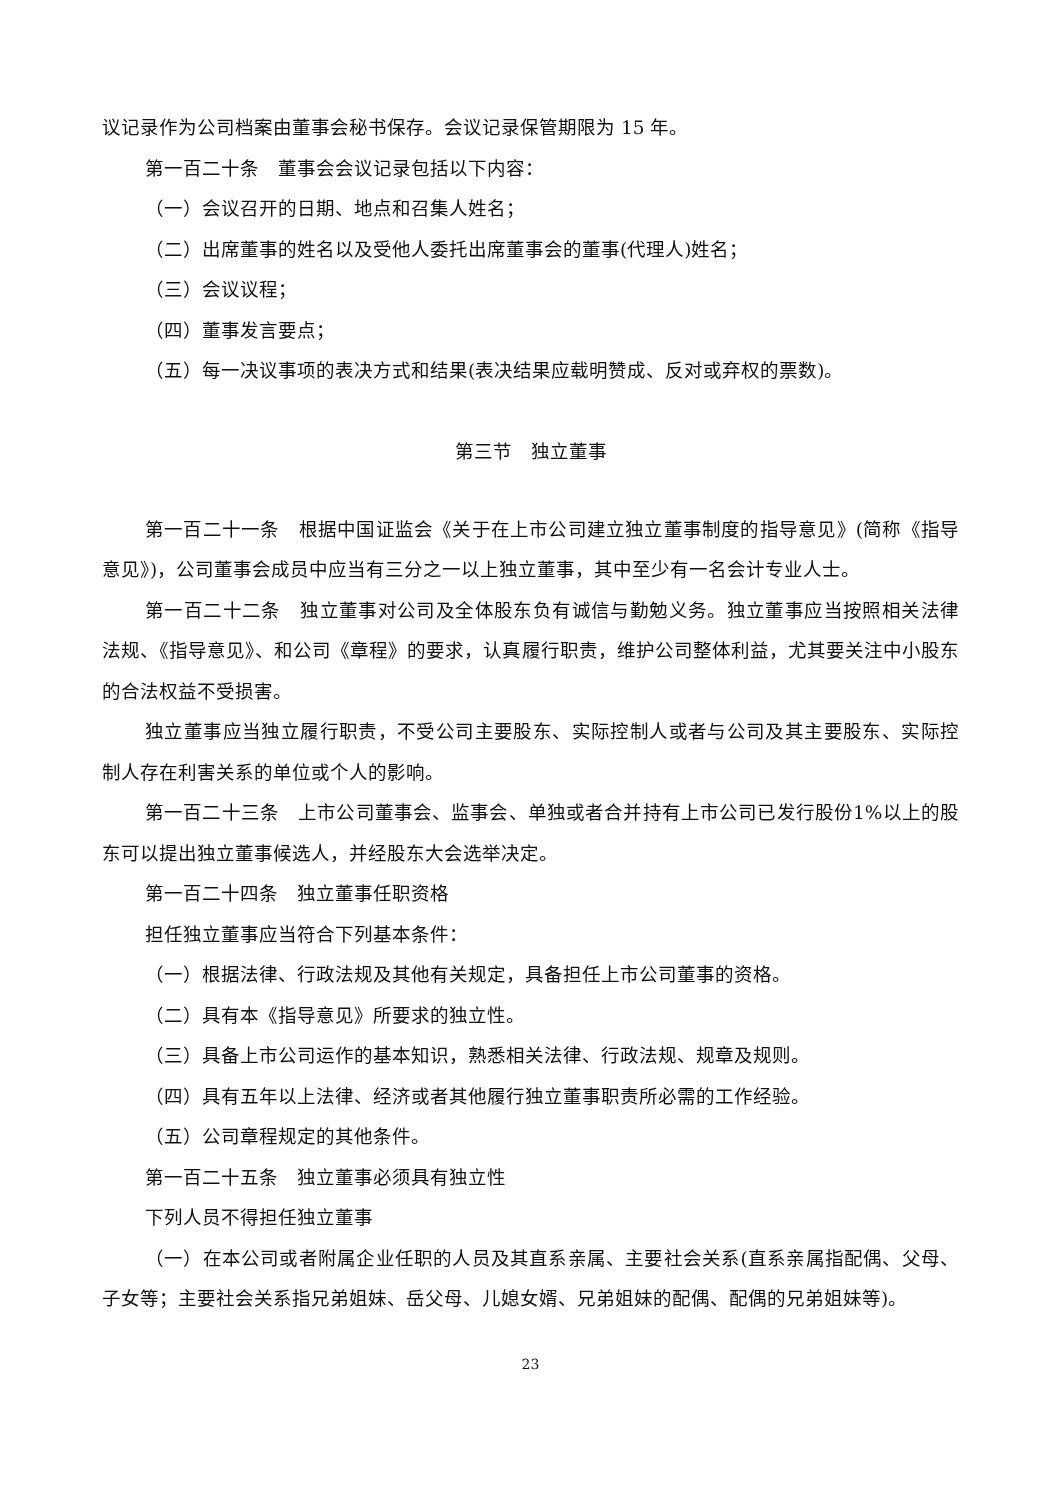议记录作为公司档案由董事会秘书保存。会议记录保管期限为 15 年。
第一百二十条　董事会会议记录包括以下内容：
（一）会议召开的日期、地点和召集人姓名；
（二）出席董事的姓名以及受他人委托出席董事会的董事(代理人)姓名；
（三）会议议程；
（四）董事发言要点；
（五）每一决议事项的表决方式和结果(表决结果应载明赞成、反对或弃权的票数)。
第三节　独立董事
第一百二十一条　根据中国证监会《关于在上市公司建立独立董事制度的指导意见》(简称《指导意见》)，公司董事会成员中应当有三分之一以上独立董事，其中至少有一名会计专业人士。
第一百二十二条　独立董事对公司及全体股东负有诚信与勤勉义务。独立董事应当按照相关法律法规、《指导意见》、和公司《章程》的要求，认真履行职责，维护公司整体利益，尤其要关注中小股东的合法权益不受损害。
独立董事应当独立履行职责，不受公司主要股东、实际控制人或者与公司及其主要股东、实际控制人存在利害关系的单位或个人的影响。
第一百二十三条　上市公司董事会、监事会、单独或者合并持有上市公司已发行股份1%以上的股东可以提出独立董事候选人，并经股东大会选举决定。
第一百二十四条　独立董事任职资格
担任独立董事应当符合下列基本条件：
（一）根据法律、行政法规及其他有关规定，具备担任上市公司董事的资格。
（二）具有本《指导意见》所要求的独立性。
（三）具备上市公司运作的基本知识，熟悉相关法律、行政法规、规章及规则。
（四）具有五年以上法律、经济或者其他履行独立董事职责所必需的工作经验。
（五）公司章程规定的其他条件。
第一百二十五条　独立董事必须具有独立性
下列人员不得担任独立董事
（一）在本公司或者附属企业任职的人员及其直系亲属、主要社会关系(直系亲属指配偶、父母、子女等；主要社会关系指兄弟姐妹、岳父母、儿媳女婿、兄弟姐妹的配偶、配偶的兄弟姐妹等)。
23